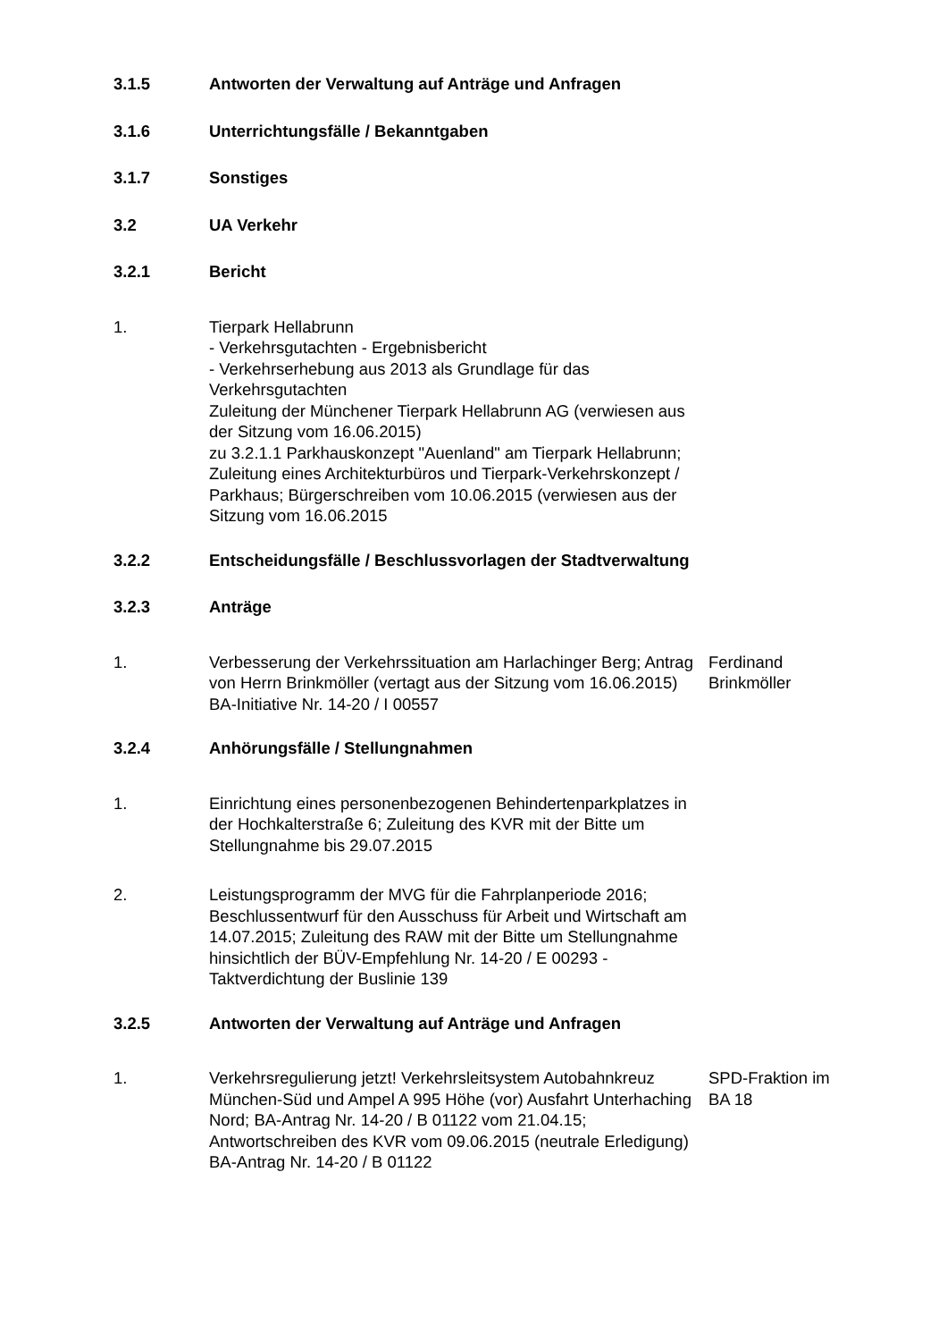3.1.5 Antworten der Verwaltung auf Anträge und Anfragen
3.1.6 Unterrichtungsfälle / Bekanntgaben
3.1.7 Sonstiges
3.2 UA Verkehr
3.2.1 Bericht
1. Tierpark Hellabrunn
- Verkehrsgutachten - Ergebnisbericht
- Verkehrserhebung aus 2013 als Grundlage für das Verkehrsgutachten
Zuleitung der Münchener Tierpark Hellabrunn AG (verwiesen aus der Sitzung vom 16.06.2015)
zu 3.2.1.1 Parkhauskonzept "Auenland" am Tierpark Hellabrunn; Zuleitung eines Architekturbüros und Tierpark-Verkehrskonzept / Parkhaus; Bürgerschreiben vom 10.06.2015 (verwiesen aus der Sitzung vom 16.06.2015
3.2.2 Entscheidungsfälle / Beschlussvorlagen der Stadtverwaltung
3.2.3 Anträge
1. Verbesserung der Verkehrssituation am Harlachinger Berg; Antrag von Herrn Brinkmöller (vertagt aus der Sitzung vom 16.06.2015)
BA-Initiative Nr. 14-20 / I 00557
Ferdinand Brinkmöller
3.2.4 Anhörungsfälle / Stellungnahmen
1. Einrichtung eines personenbezogenen Behindertenparkplatzes in der Hochkalterstraße 6; Zuleitung des KVR mit der Bitte um Stellungnahme bis 29.07.2015
2. Leistungsprogramm der MVG für die Fahrplanperiode 2016; Beschlussentwurf für den Ausschuss für Arbeit und Wirtschaft am 14.07.2015; Zuleitung des RAW mit der Bitte um Stellungnahme hinsichtlich der BÜV-Empfehlung Nr. 14-20 / E 00293 - Taktverdichtung der Buslinie 139
3.2.5 Antworten der Verwaltung auf Anträge und Anfragen
1. Verkehrsregulierung jetzt! Verkehrsleitsystem Autobahnkreuz München-Süd und Ampel A 995 Höhe (vor) Ausfahrt Unterhaching Nord; BA-Antrag Nr. 14-20 / B 01122 vom 21.04.15; Antwortschreiben des KVR vom 09.06.2015 (neutrale Erledigung)
BA-Antrag Nr. 14-20 / B 01122
SPD-Fraktion im BA 18